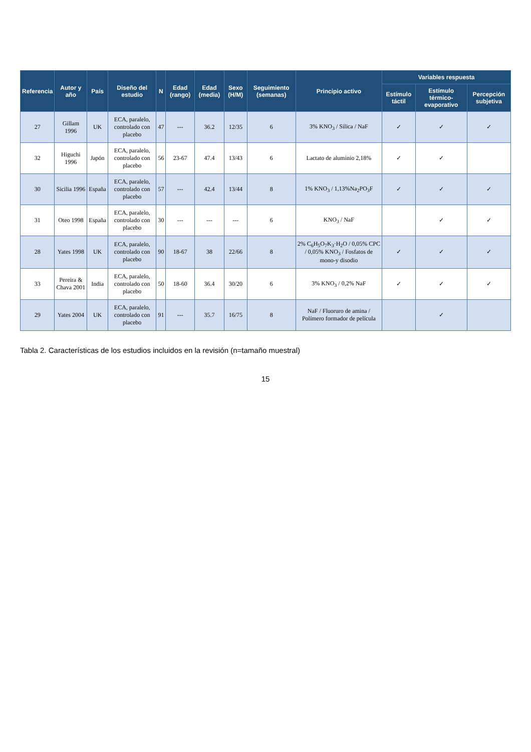| Referencia | Autor y año | País | Diseño del estudio | N | Edad (rango) | Edad (media) | Sexo (H/M) | Seguimiento (semanas) | Principio activo | Variables respuesta | | |
| --- | --- | --- | --- | --- | --- | --- | --- | --- | --- | --- | --- | --- |
| | | | | | | | | | | Estímulo táctil | Estímulo térmico-evaporativo | Percepción subjetiva |
| 27 | Gillam 1996 | UK | ECA, paralelo, controlado con placebo | 47 | --- | 36.2 | 12/35 | 6 | 3% KNO<sub>3</sub> / Silica / NaF | ✓ | ✓ | ✓ |
| 32 | Higuchi 1996 | Japón | ECA, paralelo, controlado con placebo | 56 | 23-67 | 47.4 | 13/43 | 6 | Lactato de aluminio 2,18% | ✓ | ✓ | |
| 30 | Sicilia 1996 | España | ECA, paralelo, controlado con placebo | 57 | --- | 42.4 | 13/44 | 8 | 1% KNO<sub>3</sub> / 1,13%Na<sub>2</sub>PO<sub>3</sub>F | ✓ | ✓ | ✓ |
| 31 | Oteo 1998 | España | ECA, paralelo, controlado con placebo | 30 | --- | --- | --- | 6 | KNO<sub>3</sub> / NaF | | ✓ | ✓ |
| 28 | Yates 1998 | UK | ECA, paralelo, controlado con placebo | 90 | 18-67 | 38 | 22/66 | 8 | 2% C<sub>6</sub>H<sub>5</sub>O<sub>7</sub>K<sub>3</sub>·H<sub>2</sub>O / 0,05% CPC / 0,05% KNO<sub>3</sub> / Fosfatos de mono-y disodio | ✓ | ✓ | ✓ |
| 33 | Pereira & Chava 2001 | India | ECA, paralelo, controlado con placebo | 50 | 18-60 | 36.4 | 30/20 | 6 | 3% KNO<sub>3</sub> / 0,2% NaF | ✓ | ✓ | ✓ |
| 29 | Yates 2004 | UK | ECA, paralelo, controlado con placebo | 91 | --- | 35.7 | 16/75 | 8 | NaF / Fluoruro de amina / Polímero formador de película | | ✓ | |
Tabla 2. Características de los estudios incluidos en la revisión (n=tamaño muestral)
15